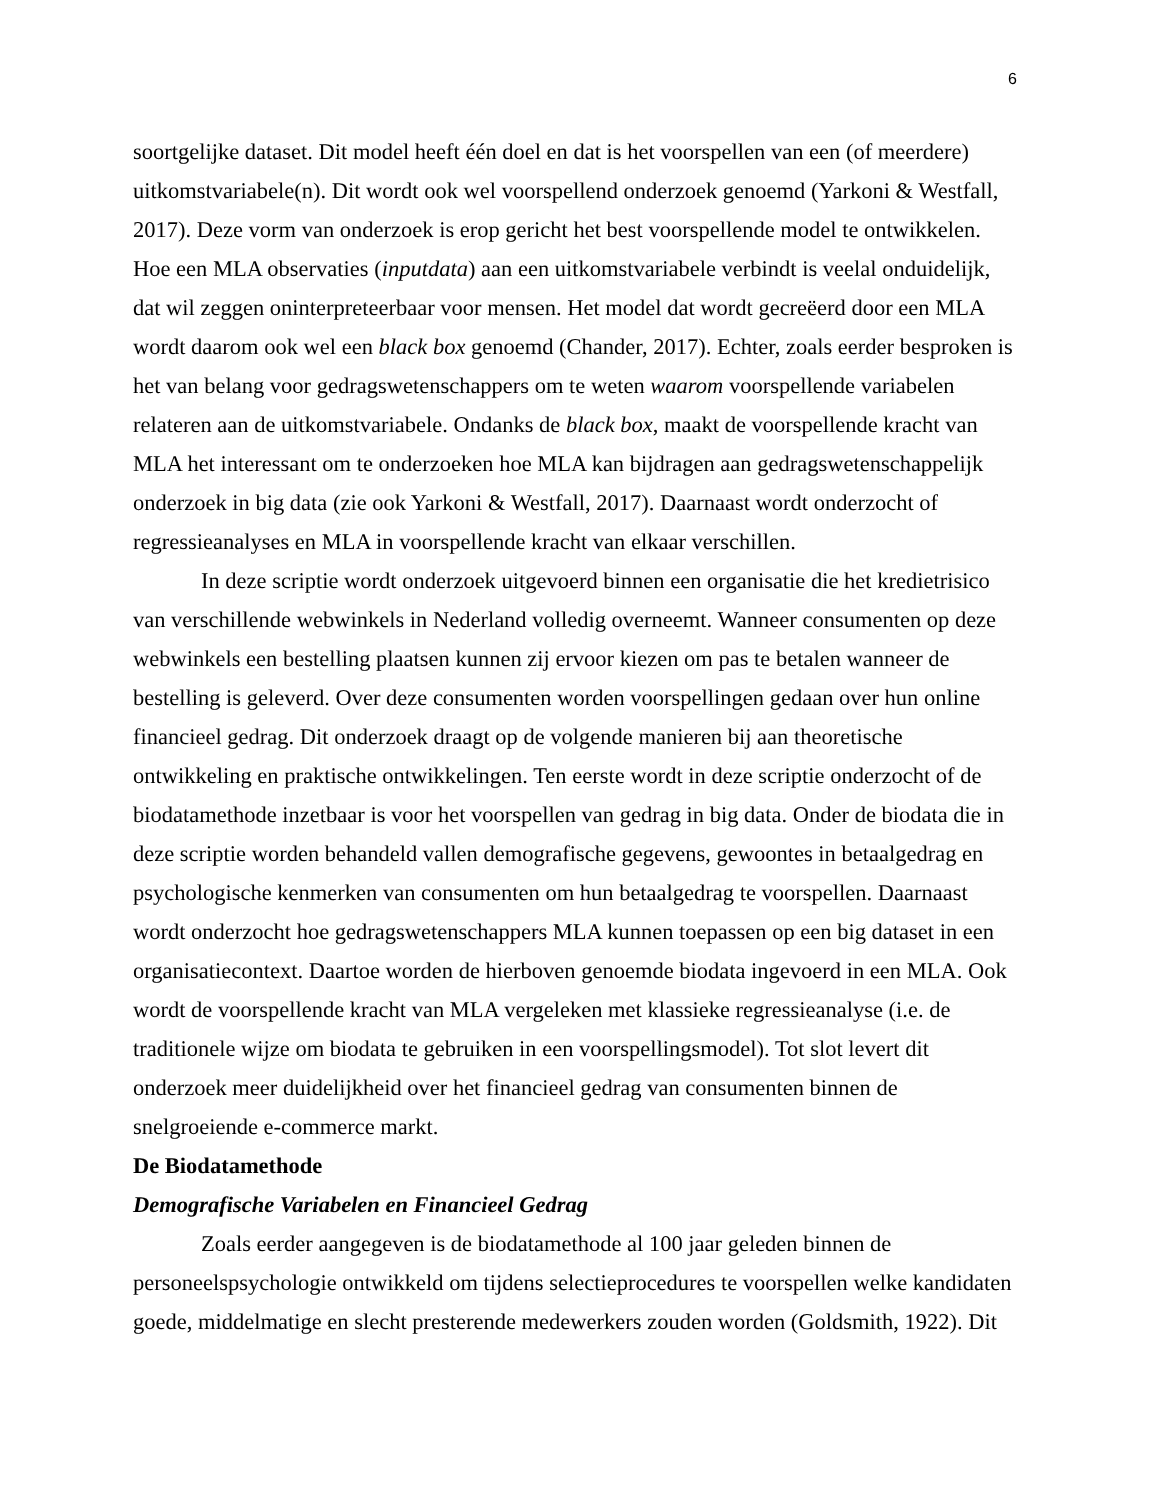6
soortgelijke dataset. Dit model heeft één doel en dat is het voorspellen van een (of meerdere) uitkomstvariabele(n). Dit wordt ook wel voorspellend onderzoek genoemd (Yarkoni & Westfall, 2017). Deze vorm van onderzoek is erop gericht het best voorspellende model te ontwikkelen. Hoe een MLA observaties (inputdata) aan een uitkomstvariabele verbindt is veelal onduidelijk, dat wil zeggen oninterpreteerbaar voor mensen. Het model dat wordt gecreëerd door een MLA wordt daarom ook wel een black box genoemd (Chander, 2017). Echter, zoals eerder besproken is het van belang voor gedragswetenschappers om te weten waarom voorspellende variabelen relateren aan de uitkomstvariabele. Ondanks de black box, maakt de voorspellende kracht van MLA het interessant om te onderzoeken hoe MLA kan bijdragen aan gedragswetenschappelijk onderzoek in big data (zie ook Yarkoni & Westfall, 2017). Daarnaast wordt onderzocht of regressieanalyses en MLA in voorspellende kracht van elkaar verschillen.
In deze scriptie wordt onderzoek uitgevoerd binnen een organisatie die het kredietrisico van verschillende webwinkels in Nederland volledig overneemt. Wanneer consumenten op deze webwinkels een bestelling plaatsen kunnen zij ervoor kiezen om pas te betalen wanneer de bestelling is geleverd. Over deze consumenten worden voorspellingen gedaan over hun online financieel gedrag. Dit onderzoek draagt op de volgende manieren bij aan theoretische ontwikkeling en praktische ontwikkelingen. Ten eerste wordt in deze scriptie onderzocht of de biodatamethode inzetbaar is voor het voorspellen van gedrag in big data. Onder de biodata die in deze scriptie worden behandeld vallen demografische gegevens, gewoontes in betaalgedrag en psychologische kenmerken van consumenten om hun betaalgedrag te voorspellen. Daarnaast wordt onderzocht hoe gedragswetenschappers MLA kunnen toepassen op een big dataset in een organisatiecontext. Daartoe worden de hierboven genoemde biodata ingevoerd in een MLA. Ook wordt de voorspellende kracht van MLA vergeleken met klassieke regressieanalyse (i.e. de traditionele wijze om biodata te gebruiken in een voorspellingsmodel). Tot slot levert dit onderzoek meer duidelijkheid over het financieel gedrag van consumenten binnen de snelgroeiende e-commerce markt.
De Biodatamethode
Demografische Variabelen en Financieel Gedrag
Zoals eerder aangegeven is de biodatamethode al 100 jaar geleden binnen de personeelspsychologie ontwikkeld om tijdens selectieprocedures te voorspellen welke kandidaten goede, middelmatige en slecht presterende medewerkers zouden worden (Goldsmith, 1922). Dit